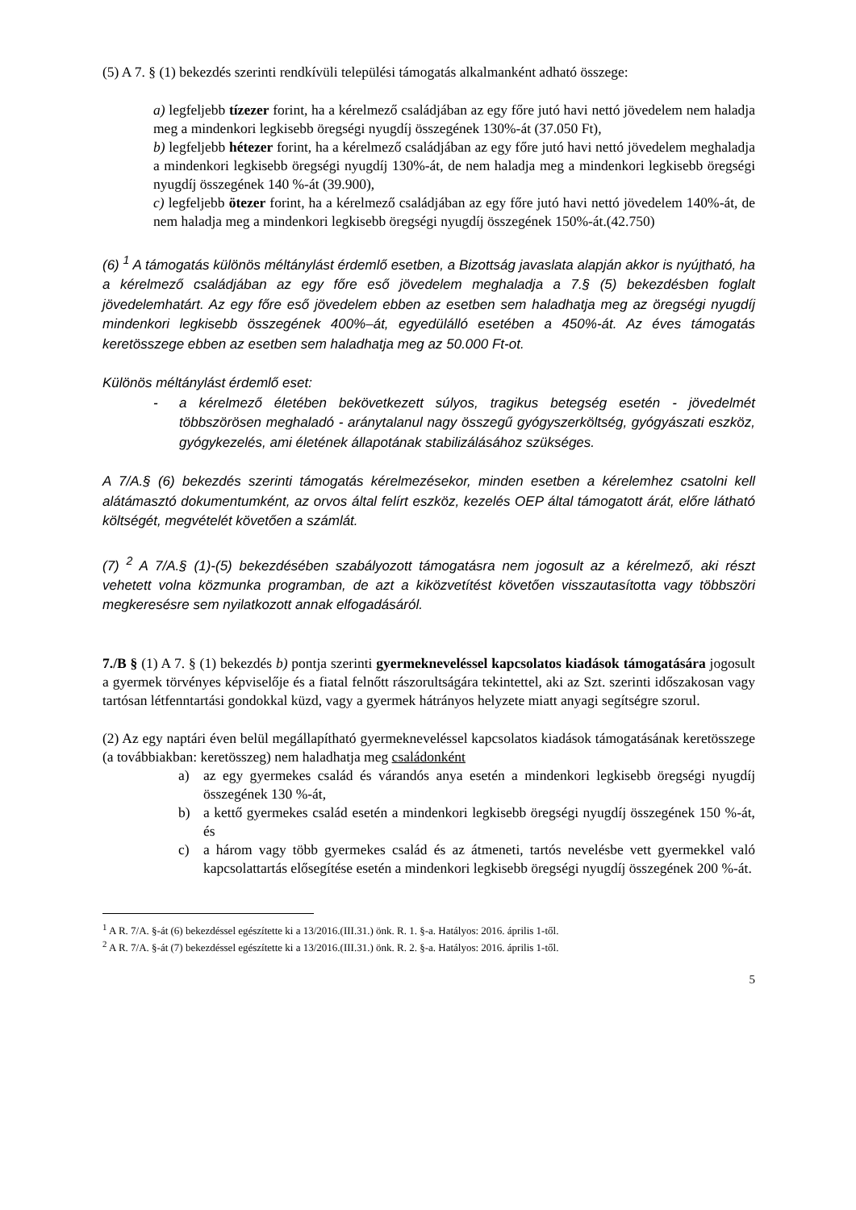(5) A 7. § (1) bekezdés szerinti rendkívüli települési támogatás alkalmanként adható összege:
a) legfeljebb tízezer forint, ha a kérelmező családjában az egy főre jutó havi nettó jövedelem nem haladja meg a mindenkori legkisebb öregségi nyugdíj összegének 130%-át (37.050 Ft),
b) legfeljebb hétezer forint, ha a kérelmező családjában az egy főre jutó havi nettó jövedelem meghaladja a mindenkori legkisebb öregségi nyugdíj 130%-át, de nem haladja meg a mindenkori legkisebb öregségi nyugdíj összegének 140 %-át (39.900),
c) legfeljebb ötezer forint, ha a kérelmező családjában az egy főre jutó havi nettó jövedelem 140%-át, de nem haladja meg a mindenkori legkisebb öregségi nyugdíj összegének 150%-át.(42.750)
(6) <sup>1</sup> A támogatás különös méltánylást érdemlő esetben, a Bizottság javaslata alapján akkor is nyújtható, ha a kérelmező családjában az egy főre eső jövedelem meghaladja a 7.§ (5) bekezdésben foglalt jövedelemhatárt. Az egy főre eső jövedelem ebben az esetben sem haladhatja meg az öregségi nyugdíj mindenkori legkisebb összegének 400%–át, egyedülálló esetében a 450%-át. Az éves támogatás keretösszege ebben az esetben sem haladhatja meg az 50.000 Ft-ot.
Különös méltánylást érdemlő eset:
- a kérelmező életében bekövetkezett súlyos, tragikus betegség esetén - jövedelmét többszörösen meghaladó - aránytalanul nagy összegű gyógyszerköltség, gyógyászati eszköz, gyógykezelés, ami életének állapotának stabilizálásához szükséges.
A 7/A.§ (6) bekezdés szerinti támogatás kérelmezésekor, minden esetben a kérelemhez csatolni kell alátámasztó dokumentumként, az orvos által felírt eszköz, kezelés OEP által támogatott árát, előre látható költségét, megvételét követően a számlát.
(7) <sup>2</sup> A 7/A.§ (1)-(5) bekezdésében szabályozott támogatásra nem jogosult az a kérelmező, aki részt vehetett volna közmunka programban, de azt a kiközvetítést követően visszautasította vagy többszöri megkeresésre sem nyilatkozott annak elfogadásáról.
7./B § (1) A 7. § (1) bekezdés b) pontja szerinti gyermekneveléssel kapcsolatos kiadások támogatására jogosult a gyermek törvényes képviselője és a fiatal felnőtt rászorultságára tekintettel, aki az Szt. szerinti időszakosan vagy tartósan létfenntartási gondokkal küzd, vagy a gyermek hátrányos helyzete miatt anyagi segítségre szorul.
(2) Az egy naptári éven belül megállapítható gyermekneveléssel kapcsolatos kiadások támogatásának keretösszege (a továbbiakban: keretösszeg) nem haladhatja meg családonként
a) az egy gyermekes család és várandós anya esetén a mindenkori legkisebb öregségi nyugdíj összegének 130 %-át,
b) a kettő gyermekes család esetén a mindenkori legkisebb öregségi nyugdíj összegének 150 %-át, és
c) a három vagy több gyermekes család és az átmeneti, tartós nevelésbe vett gyermekkel való kapcsolattartás elősegítése esetén a mindenkori legkisebb öregségi nyugdíj összegének 200 %-át.
<sup>1</sup> A R. 7/A. §-át (6) bekezdéssel egészítette ki a 13/2016.(III.31.) önk. R. 1. §-a. Hatályos: 2016. április 1-től.
<sup>2</sup> A R. 7/A. §-át (7) bekezdéssel egészítette ki a 13/2016.(III.31.) önk. R. 2. §-a. Hatályos: 2016. április 1-től.
5